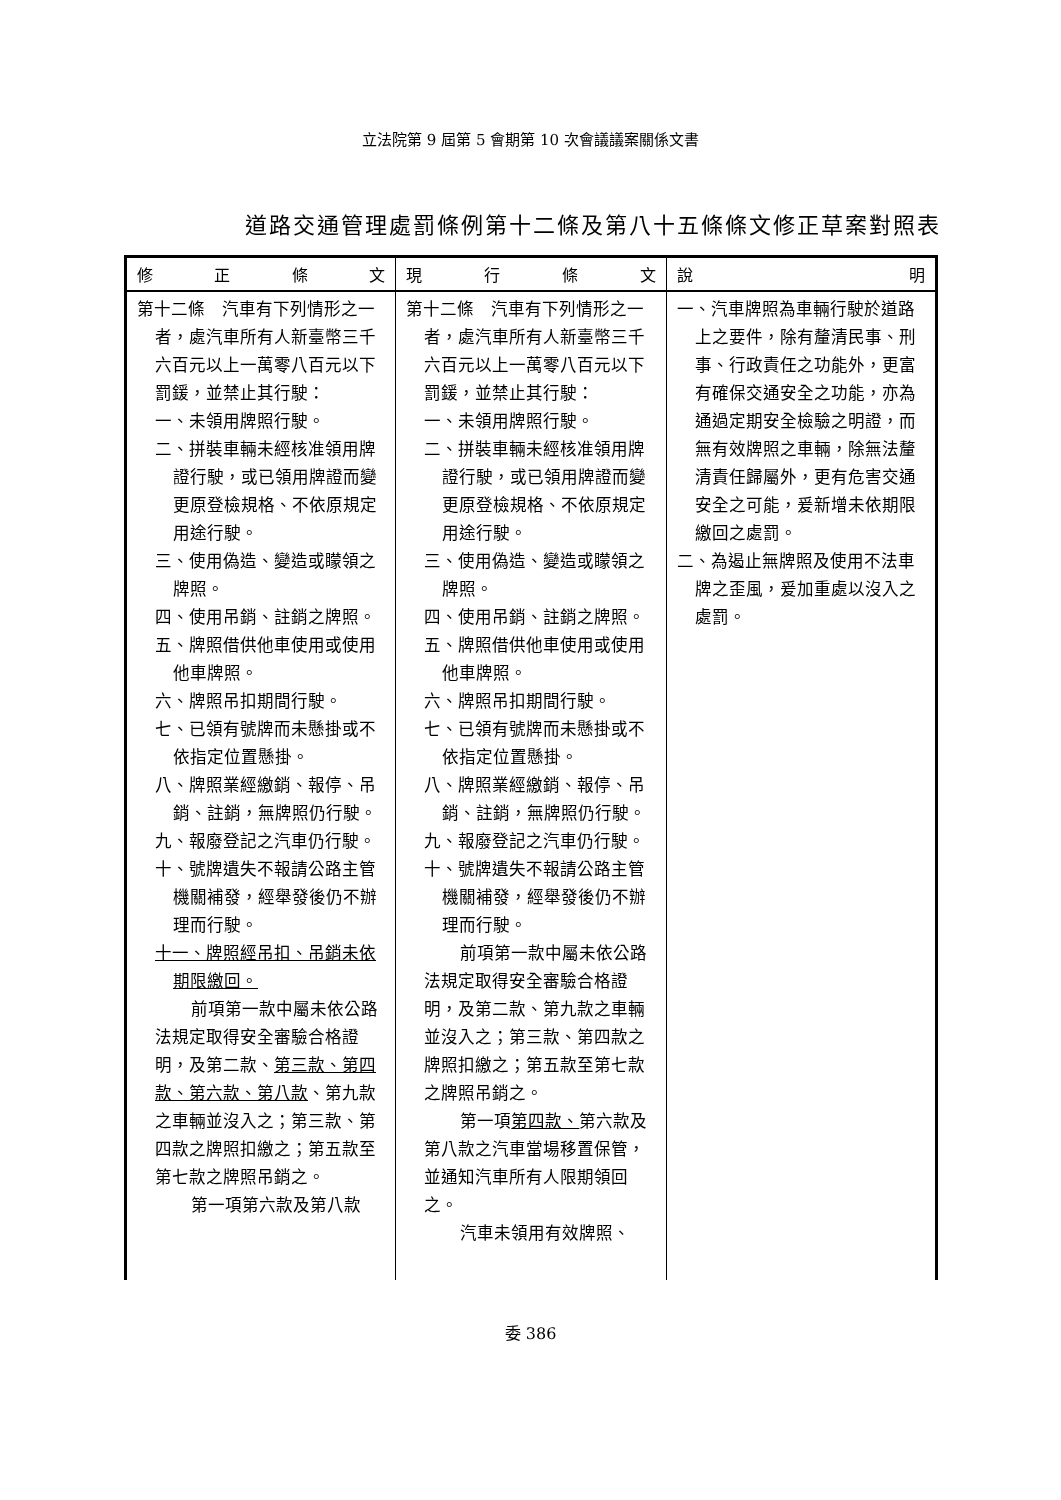立法院第 9 屆第 5 會期第 10 次會議議案關係文書
道路交通管理處罰條例第十二條及第八十五條條文修正草案對照表
| 修 正 條 文 | 現 行 條 文 | 說 明 |
| --- | --- | --- |
| 第十二條 汽車有下列情形之一者，處汽車所有人新臺幣三千六百元以上一萬零八百元以下罰鍰，並禁止其行駛： 一、未領用牌照行駛。 二、拼裝車輛未經核准領用牌證行駛，或已領用牌證而變更原登檢規格、不依原規定用途行駛。 三、使用偽造、變造或矇領之牌照。 四、使用吊銷、註銷之牌照。 五、牌照借供他車使用或使用他車牌照。 六、牌照吊扣期間行駛。 七、已領有號牌而未懸掛或不依指定位置懸掛。 八、牌照業經繳銷、報停、吊銷、註銷，無牌照仍行駛。 九、報廢登記之汽車仍行駛。 十、號牌遺失不報請公路主管機關補發，經舉發後仍不辦理而行駛。 十一、牌照經吊扣、吊銷未依期限繳回。 前項第一款中屬未依公路法規定取得安全審驗合格證明，及第二款、 第三款、第四款、第六款、第八款 、第九款之車輛並沒入之；第三款、第四款之牌照扣繳之；第五款至第七款之牌照吊銷之。 第一項第六款及第八款 | 第十二條 汽車有下列情形之一者，處汽車所有人新臺幣三千六百元以上一萬零八百元以下罰鍰，並禁止其行駛： 一、未領用牌照行駛。 二、拼裝車輛未經核准領用牌證行駛，或已領用牌證而變更原登檢規格、不依原規定用途行駛。 三、使用偽造、變造或矇領之牌照。 四、使用吊銷、註銷之牌照。 五、牌照借供他車使用或使用他車牌照。 六、牌照吊扣期間行駛。 七、已領有號牌而未懸掛或不依指定位置懸掛。 八、牌照業經繳銷、報停、吊銷、註銷，無牌照仍行駛。 九、報廢登記之汽車仍行駛。 十、號牌遺失不報請公路主管機關補發，經舉發後仍不辦理而行駛。 前項第一款中屬未依公路法規定取得安全審驗合格證明，及第二款、第九款之車輛並沒入之；第三款、第四款之牌照扣繳之；第五款至第七款之牌照吊銷之。 第一項 第四款、 第六款及第八款之汽車當場移置保管，並通知汽車所有人限期領回之。 汽車未領用有效牌照、 | 一、汽車牌照為車輛行駛於道路上之要件，除有釐清民事、刑事、行政責任之功能外，更富有確保交通安全之功能，亦為通過定期安全檢驗之明證，而無有效牌照之車輛，除無法釐清責任歸屬外，更有危害交通安全之可能，爰新增未依期限繳回之處罰。 二、為遏止無牌照及使用不法車牌之歪風，爰加重處以沒入之處罰。 |
委 386